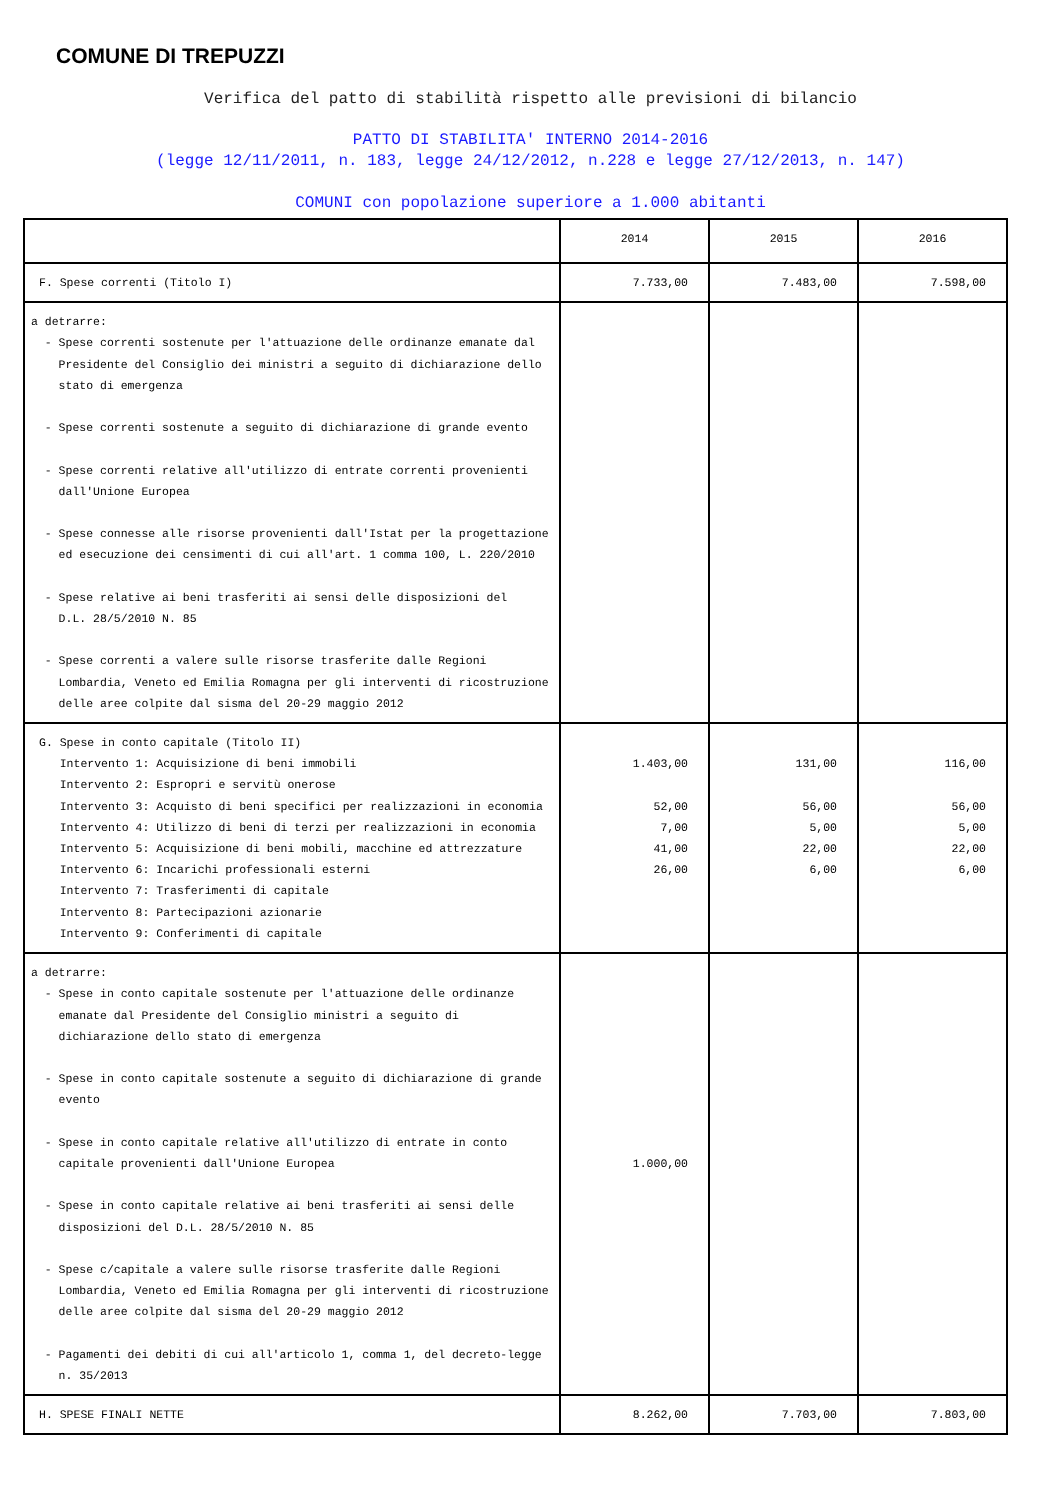COMUNE DI TREPUZZI
Verifica del patto di stabilità rispetto alle previsioni di bilancio
PATTO DI STABILITA' INTERNO 2014-2016
(legge 12/11/2011, n. 183, legge 24/12/2012, n.228 e legge 27/12/2013, n. 147)
COMUNI con popolazione superiore a 1.000 abitanti
| | 2014 | 2015 | 2016 |
| --- | --- | --- | --- |
| F. Spese correnti (Titolo I) | 7.733,00 | 7.483,00 | 7.598,00 |
| a detrarre: - Spese correnti sostenute per l'attuazione delle ordinanze emanate dal Presidente del Consiglio dei ministri a seguito di dichiarazione dello stato di emergenza - Spese correnti sostenute a seguito di dichiarazione di grande evento - Spese correnti relative all'utilizzo di entrate correnti provenienti dall'Unione Europea - Spese connesse alle risorse provenienti dall'Istat per la progettazione ed esecuzione dei censimenti di cui all'art. 1 comma 100, L. 220/2010 - Spese relative ai beni trasferiti ai sensi delle disposizioni del D.L. 28/5/2010 N. 85 - Spese correnti a valere sulle risorse trasferite dalle Regioni Lombardia, Veneto ed Emilia Romagna per gli interventi di ricostruzione delle aree colpite dal sisma del 20-29 maggio 2012 | | | |
| G. Spese in conto capitale (Titolo II) Intervento 1: Acquisizione di beni immobili Intervento 2: Espropri e servitù onerose Intervento 3: Acquisto di beni specifici per realizzazioni in economia Intervento 4: Utilizzo di beni di terzi per realizzazioni in economia Intervento 5: Acquisizione di beni mobili, macchine ed attrezzature Intervento 6: Incarichi professionali esterni Intervento 7: Trasferimenti di capitale Intervento 8: Partecipazioni azionarie Intervento 9: Conferimenti di capitale | 1.403,00 52,00 7,00 41,00 26,00 | 131,00 56,00 5,00 22,00 6,00 | 116,00 56,00 5,00 22,00 6,00 |
| a detrarre: - Spese in conto capitale sostenute per l'attuazione delle ordinanze emanate dal Presidente del Consiglio ministri a seguito di dichiarazione dello stato di emergenza - Spese in conto capitale sostenute a seguito di dichiarazione di grande evento - Spese in conto capitale relative all'utilizzo di entrate in conto capitale provenienti dall'Unione Europea - Spese in conto capitale relative ai beni trasferiti ai sensi delle disposizioni del D.L. 28/5/2010 N. 85 - Spese c/capitale a valere sulle risorse trasferite dalle Regioni Lombardia, Veneto ed Emilia Romagna per gli interventi di ricostruzione delle aree colpite dal sisma del 20-29 maggio 2012 - Pagamenti dei debiti di cui all'articolo 1, comma 1, del decreto-legge n. 35/2013 | 1.000,00 | | |
| H. SPESE FINALI NETTE | 8.262,00 | 7.703,00 | 7.803,00 |